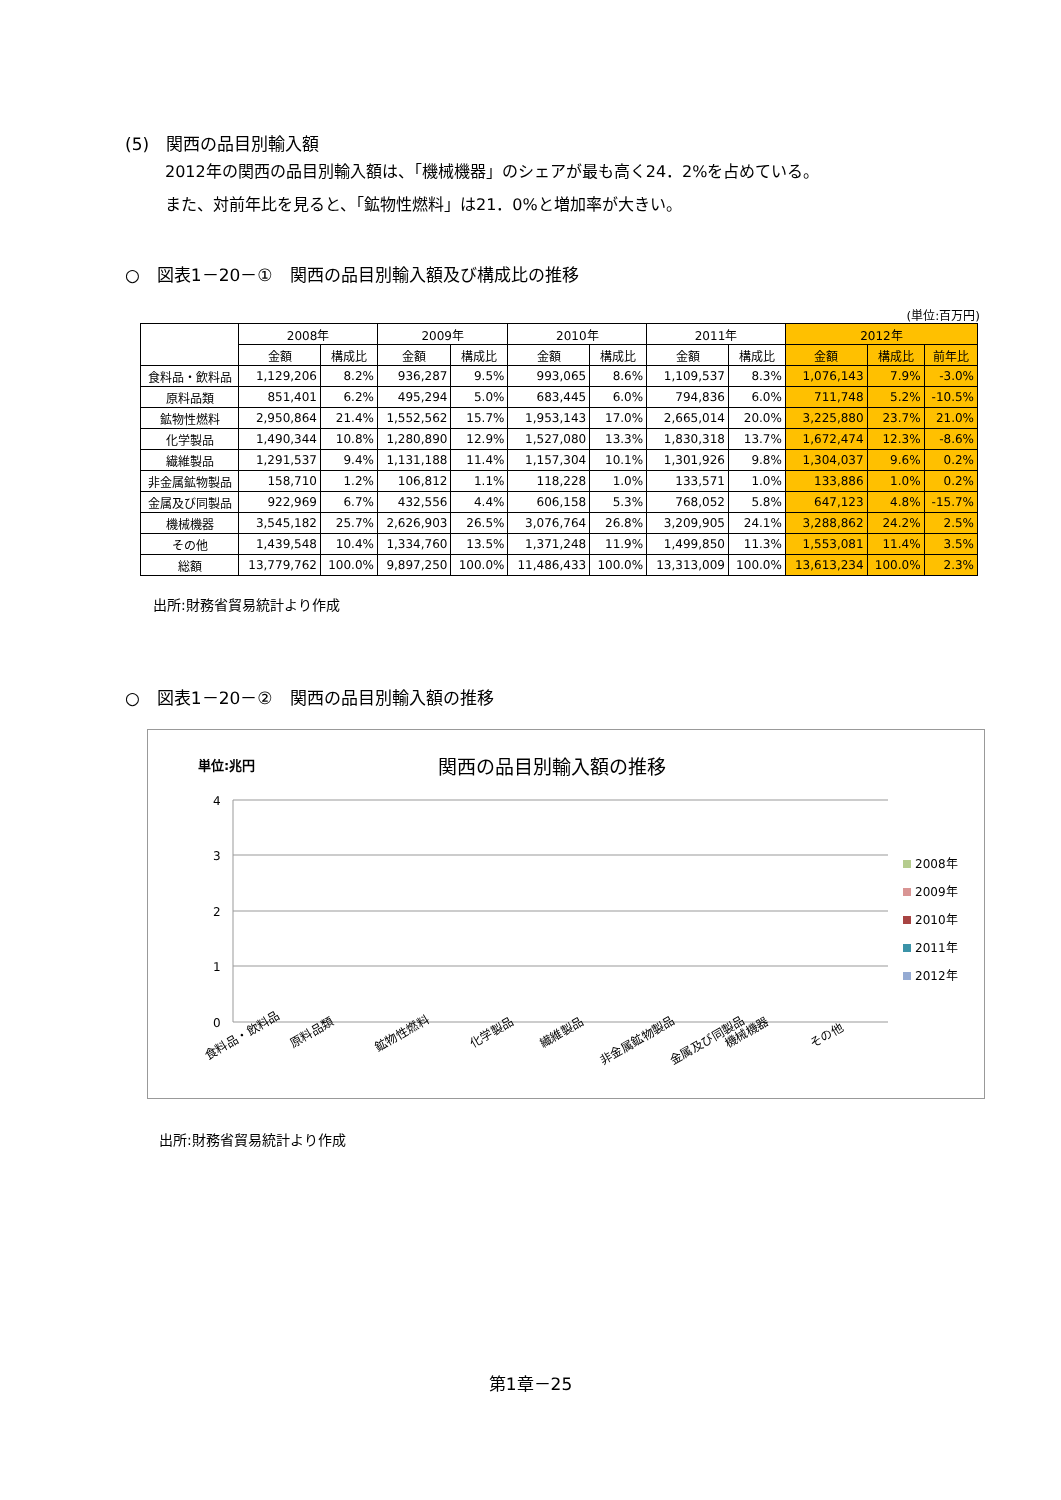(5)　関西の品目別輸入額
2012年の関西の品目別輸入額は、「機械機器」のシェアが最も高く24．2%を占めている。
また、対前年比を見ると、「鉱物性燃料」は21．0%と増加率が大きい。
○　図表1－20－①　関西の品目別輸入額及び構成比の推移
(単位:百万円)
| | 2008年 | | 2009年 | | 2010年 | | 2011年 | | 2012年 | | |
| --- | --- | --- | --- | --- | --- | --- | --- | --- | --- | --- | --- |
| | 金額 | 構成比 | 金額 | 構成比 | 金額 | 構成比 | 金額 | 構成比 | 金額 | 構成比 | 前年比 |
| 食料品・飲料品 | 1,129,206 | 8.2% | 936,287 | 9.5% | 993,065 | 8.6% | 1,109,537 | 8.3% | 1,076,143 | 7.9% | -3.0% |
| 原料品類 | 851,401 | 6.2% | 495,294 | 5.0% | 683,445 | 6.0% | 794,836 | 6.0% | 711,748 | 5.2% | -10.5% |
| 鉱物性燃料 | 2,950,864 | 21.4% | 1,552,562 | 15.7% | 1,953,143 | 17.0% | 2,665,014 | 20.0% | 3,225,880 | 23.7% | 21.0% |
| 化学製品 | 1,490,344 | 10.8% | 1,280,890 | 12.9% | 1,527,080 | 13.3% | 1,830,318 | 13.7% | 1,672,474 | 12.3% | -8.6% |
| 繊維製品 | 1,291,537 | 9.4% | 1,131,188 | 11.4% | 1,157,304 | 10.1% | 1,301,926 | 9.8% | 1,304,037 | 9.6% | 0.2% |
| 非金属鉱物製品 | 158,710 | 1.2% | 106,812 | 1.1% | 118,228 | 1.0% | 133,571 | 1.0% | 133,886 | 1.0% | 0.2% |
| 金属及び同製品 | 922,969 | 6.7% | 432,556 | 4.4% | 606,158 | 5.3% | 768,052 | 5.8% | 647,123 | 4.8% | -15.7% |
| 機械機器 | 3,545,182 | 25.7% | 2,626,903 | 26.5% | 3,076,764 | 26.8% | 3,209,905 | 24.1% | 3,288,862 | 24.2% | 2.5% |
| その他 | 1,439,548 | 10.4% | 1,334,760 | 13.5% | 1,371,248 | 11.9% | 1,499,850 | 11.3% | 1,553,081 | 11.4% | 3.5% |
| 総額 | 13,779,762 | 100.0% | 9,897,250 | 100.0% | 11,486,433 | 100.0% | 13,313,009 | 100.0% | 13,613,234 | 100.0% | 2.3% |
出所:財務省貿易統計より作成
○　図表1－20－②　関西の品目別輸入額の推移
単位:兆円 関西の品目別輸入額の推移
4
3
2
1
0
2008年
2009年
2010年
2011年
2012年
食料品・飲料品
原料品類
鉱物性燃料
化学製品
繊維製品
非金属鉱物製品
金属及び同製品
機械機器
その他
出所:財務省貿易統計より作成
第1章－25